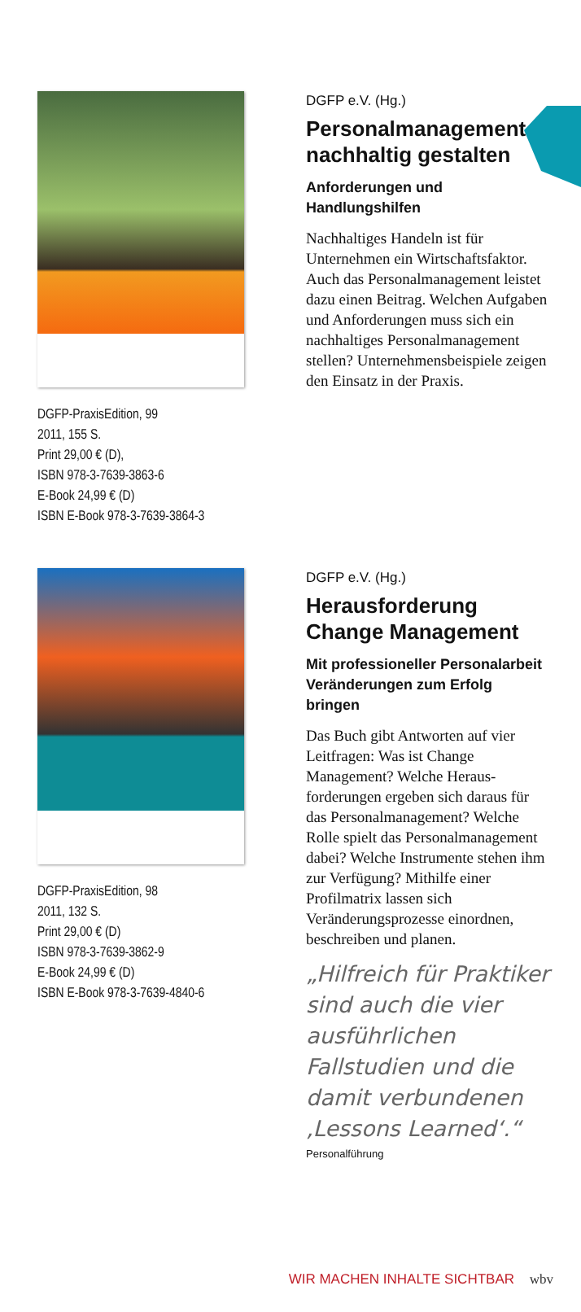DGFP-PraxisEdition, 99
2011, 155 S.
Print 29,00 € (D),
ISBN 978-3-7639-3863-6
E-Book 24,99 € (D)
ISBN E-Book 978-3-7639-3864-3
DGFP e.V. (Hg.)
Personalmanagement nachhaltig gestalten
Anforderungen und Handlungshilfen
Nachhaltiges Handeln ist für Unternehmen ein Wirtschafts­faktor. Auch das Personalma­nagement leistet dazu einen Beitrag. Welchen Aufgaben und Anforderungen muss sich ein nachhaltiges Personalmanage­ment stellen? Unternehmens­beispiele zeigen den Einsatz in der Praxis.
DGFP-PraxisEdition, 98
2011, 132 S.
Print 29,00 € (D)
ISBN 978-3-7639-3862-9
E-Book 24,99 € (D)
ISBN E-Book 978-3-7639-4840-6
DGFP e.V. (Hg.)
Herausforderung Change Management
Mit professioneller Personal­arbeit Veränderungen zum Erfolg bringen
Das Buch gibt Antworten auf vier Leitfragen: Was ist Change Management? Welche Heraus­forderungen ergeben sich da­raus für das Personalmanage­ment? Welche Rolle spielt das Personalmanagement dabei? Welche Instrumente stehen ihm zur Verfügung? Mithilfe einer Profilmatrix lassen sich Veränderungsprozesse einord­nen, beschreiben und planen.
„Hilfreich für Praktiker sind auch die vier aus­führlichen Fallstudien und die damit verbun­denen ‚Lessons Learned‘.“
Personalführung
WIR MACHEN INHALTE SICHTBAR wbv